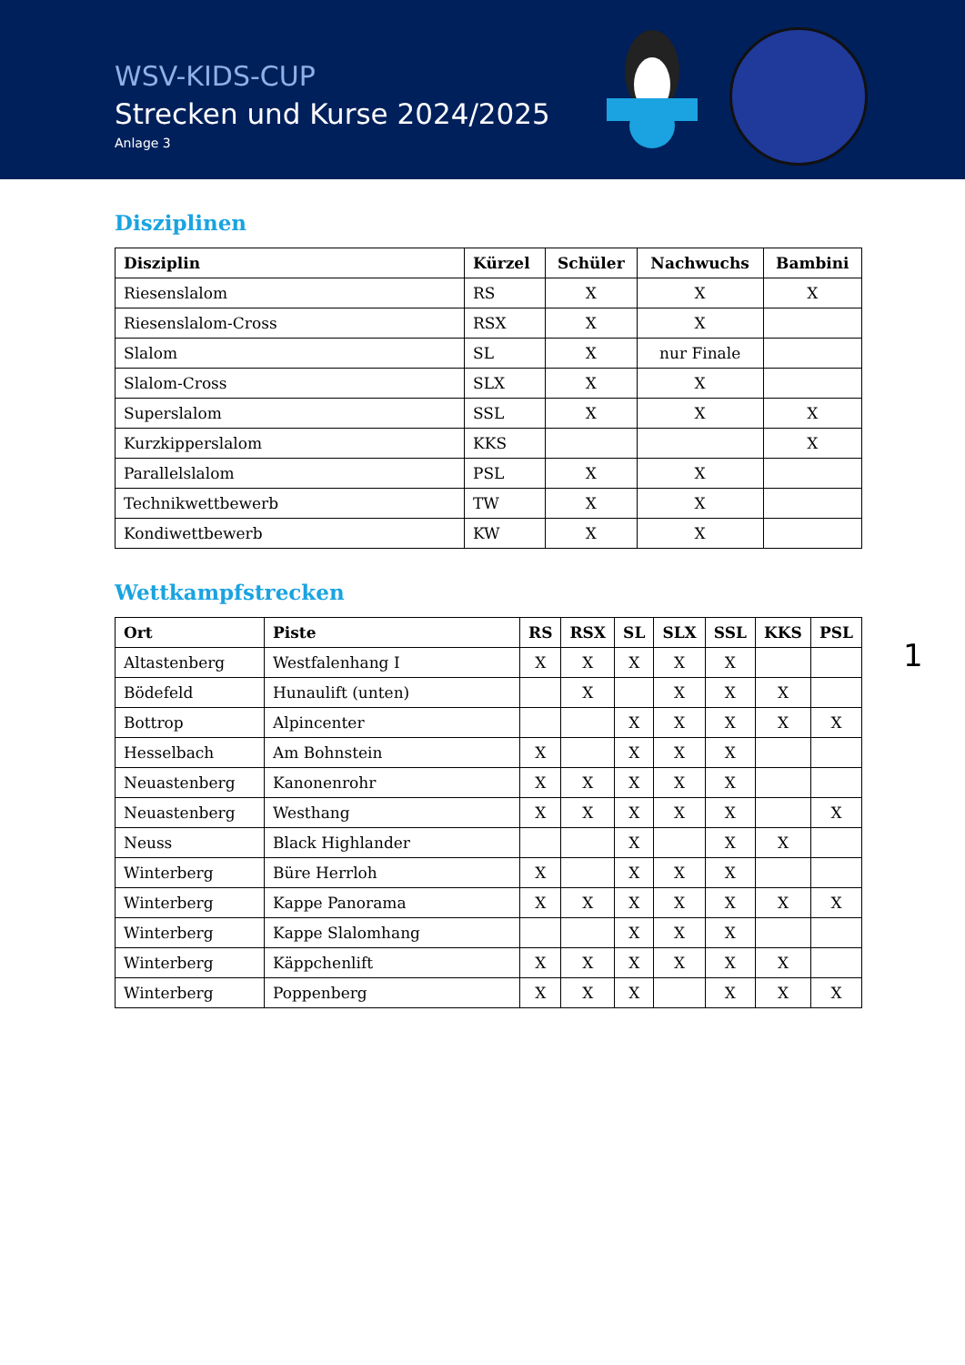WSV-KIDS-CUP
Strecken und Kurse 2024/2025
Anlage 3
Disziplinen
| Disziplin | Kürzel | Schüler | Nachwuchs | Bambini |
| --- | --- | --- | --- | --- |
| Riesenslalom | RS | X | X | X |
| Riesenslalom-Cross | RSX | X | X | |
| Slalom | SL | X | nur Finale | |
| Slalom-Cross | SLX | X | X | |
| Superslalom | SSL | X | X | X |
| Kurzkipperslalom | KKS | | | X |
| Parallelslalom | PSL | X | X | |
| Technikwettbewerb | TW | X | X | |
| Kondiwettbewerb | KW | X | X | |
Wettkampfstrecken
1
| Ort | Piste | RS | RSX | SL | SLX | SSL | KKS | PSL |
| --- | --- | --- | --- | --- | --- | --- | --- | --- |
| Altastenberg | Westfalenhang I | X | X | X | X | X | | |
| Bödefeld | Hunaulift (unten) | | X | | X | X | X | |
| Bottrop | Alpincenter | | | X | X | X | X | X |
| Hesselbach | Am Bohnstein | X | | X | X | X | | |
| Neuastenberg | Kanonenrohr | X | X | X | X | X | | |
| Neuastenberg | Westhang | X | X | X | X | X | | X |
| Neuss | Black Highlander | | | X | | X | X | |
| Winterberg | Büre Herrloh | X | | X | X | X | | |
| Winterberg | Kappe Panorama | X | X | X | X | X | X | X |
| Winterberg | Kappe Slalomhang | | | X | X | X | | |
| Winterberg | Käppchenlift | X | X | X | X | X | X | |
| Winterberg | Poppenberg | X | X | X | | X | X | X |